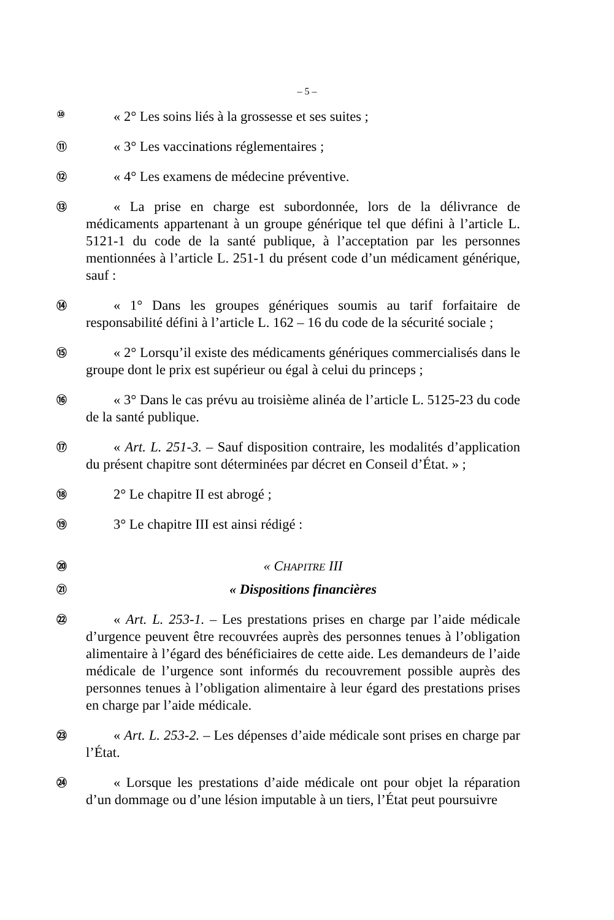– 5 –
⑩
« 2° Les soins liés à la grossesse et ses suites ;
⑪
« 3° Les vaccinations réglementaires ;
⑫
« 4° Les examens de médecine préventive.
⑬
« La prise en charge est subordonnée, lors de la délivrance de médicaments appartenant à un groupe générique tel que défini à l’article L. 5121-1 du code de la santé publique, à l’acceptation par les personnes mentionnées à l’article L. 251-1 du présent code d’un médicament générique, sauf :
⑭
« 1° Dans les groupes génériques soumis au tarif forfaitaire de responsabilité défini à l’article L. 162 – 16 du code de la sécurité sociale ;
⑮
« 2° Lorsqu’il existe des médicaments génériques commercialisés dans le groupe dont le prix est supérieur ou égal à celui du princeps ;
⑯
« 3° Dans le cas prévu au troisième alinéa de l’article L. 5125-23 du code de la santé publique.
⑰
« Art. L. 251-3. – Sauf disposition contraire, les modalités d’application du présent chapitre sont déterminées par décret en Conseil d’État. » ;
⑱
2° Le chapitre II est abrogé ;
⑲
3° Le chapitre III est ainsi rédigé :
⑳
« CHAPITRE III
㉑
« Dispositions financières
㉒
« Art. L. 253-1. – Les prestations prises en charge par l’aide médicale d’urgence peuvent être recouvrées auprès des personnes tenues à l’obligation alimentaire à l’égard des bénéficiaires de cette aide. Les demandeurs de l’aide médicale de l’urgence sont informés du recouvrement possible auprès des personnes tenues à l’obligation alimentaire à leur égard des prestations prises en charge par l’aide médicale.
㉓
« Art. L. 253-2. – Les dépenses d’aide médicale sont prises en charge par l’État.
㉔
« Lorsque les prestations d’aide médicale ont pour objet la réparation d’un dommage ou d’une lésion imputable à un tiers, l’État peut poursuivre